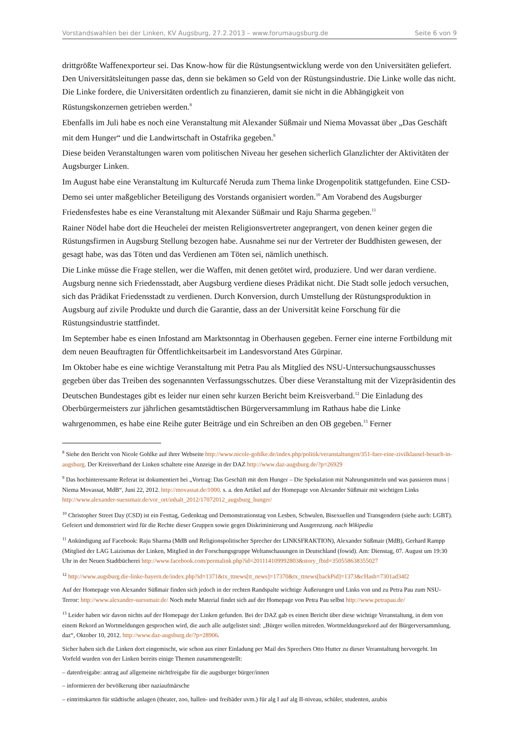Vorstandswahlen bei der Linken, KV Augsburg, 27.2.2013 – www.forumaugsburg.de Seite 6 von 9
drittgrößte Waffenexporteur sei. Das Know-how für die Rüstungsentwicklung werde von den Universitäten geliefert. Den Universitätsleitungen passe das, denn sie bekämen so Geld von der Rüstungsindustrie. Die Linke wolle das nicht. Die Linke fordere, die Universitäten ordentlich zu finanzieren, damit sie nicht in die Abhängigkeit von Rüstungskonzernen getrieben werden.<sup>8</sup>
Ebenfalls im Juli habe es noch eine Veranstaltung mit Alexander Süßmair und Niema Movassat über „Das Geschäft mit dem Hunger“ und die Landwirtschaft in Ostafrika gegeben.<sup>9</sup>
Diese beiden Veranstaltungen waren vom politischen Niveau her gesehen sicherlich Glanzlichter der Aktivitäten der Augsburger Linken.
Im August habe eine Veranstaltung im Kulturcafé Neruda zum Thema linke Drogenpolitik stattgefunden. Eine CSD-Demo sei unter maßgeblicher Beteiligung des Vorstands organisiert worden.<sup>10</sup> Am Vorabend des Augsburger Friedensfestes habe es eine Veranstaltung mit Alexander Süßmair und Raju Sharma gegeben.<sup>11</sup>
Rainer Nödel habe dort die Heuchelei der meisten Religionsvertreter angeprangert, von denen keiner gegen die Rüstungsfirmen in Augsburg Stellung bezogen habe. Ausnahme sei nur der Vertreter der Buddhisten gewesen, der gesagt habe, was das Töten und das Verdienen am Töten sei, nämlich unethisch.
Die Linke müsse die Frage stellen, wer die Waffen, mit denen getötet wird, produziere. Und wer daran verdiene. Augsburg nenne sich Friedensstadt, aber Augsburg verdiene dieses Prädikat nicht. Die Stadt solle jedoch versuchen, sich das Prädikat Friedensstadt zu verdienen. Durch Konversion, durch Umstellung der Rüstungsproduktion in Augsburg auf zivile Produkte und durch die Garantie, dass an der Universität keine Forschung für die Rüstungsindustrie stattfindet.
Im September habe es einen Infostand am Marktsonntag in Oberhausen gegeben. Ferner eine interne Fortbildung mit dem neuen Beauftragten für Öffentlichkeitsarbeit im Landesvorstand Ates Gürpinar.
Im Oktober habe es eine wichtige Veranstaltung mit Petra Pau als Mitglied des NSU-Untersuchungsausschusses gegeben über das Treiben des sogenannten Verfassungsschutzes. Über diese Veranstaltung mit der Vizepräsidentin des Deutschen Bundestages gibt es leider nur einen sehr kurzen Bericht beim Kreisverband.<sup>12</sup> Die Einladung des Oberbürgermeisters zur jährlichen gesamtstädtischen Bürgerversammlung im Rathaus habe die Linke wahrgenommen, es habe eine Reihe guter Beiträge und ein Schreiben an den OB gegeben.<sup>13</sup> Ferner
<sup>8</sup> Siehe den Bericht von Nicole Gohlke auf ihrer Webseite http://www.nicole-gohlke.de/index.php/politik/veranstaltungen/351-fuer-eine-zivilklausel-besuch-in-augsburg. Der Kreisverband der Linken schaltete eine Anzeige in der DAZ http://www.daz-augsburg.de/?p=26929
<sup>9</sup> Das hochinteressante Referat ist dokumentiert bei „Vortrag: Das Geschäft mit dem Hunger – Die Spekulation mit Nahrungsmitteln und was passieren muss | Niema Movassat, MdB“, Juni 22, 2012. http://movassat.de/1000. s. a. den Artikel auf der Homepage von Alexander Süßmair mit wichtigen Links http://www.alexander-suessmair.de/vor_ort/inhalt_2012/17072012_augsburg_hunger/
<sup>10</sup> Christopher Street Day (CSD) ist ein Festtag, Gedenktag und Demonstrationstag von Lesben, Schwulen, Bisexuellen und Transgendern (siehe auch: LGBT). Gefeiert und demonstriert wird für die Rechte dieser Gruppen sowie gegen Diskriminierung und Ausgrenzung. nach Wikipedia
<sup>11</sup> Ankündigung auf Facebook: Raju Sharma (MdB und Religionspolitischer Sprecher der LINKSFRAKTION), Alexander Süßmair (MdB), Gerhard Rampp (Mitglied der LAG Laizismus der Linken, Mitglied in der Forschungsgruppe Weltanschauungen in Deutschland (fowid). Am: Dienstag, 07. August um 19:30 Uhr in der Neuen Stadtbücherei http://www.facebook.com/permalink.php?id=201114109992803&story_fbid=350558638355027
<sup>12</sup> http://www.augsburg.die-linke-bayern.de/index.php?id=1371&tx_ttnews[tt_news]=17370&tx_ttnews[backPid]=1373&cHash=7301ad34f2
Auf der Homepage von Alexander Süßmair finden sich jedoch in der rechten Randspalte wichtige Äußerungen und Links von und zu Petra Pau zum NSU-Terror: http://www.alexander-suessmair.de/ Noch mehr Material findet sich auf der Homepage von Petra Pau selbst http://www.petrapau.de/
<sup>13</sup> Leider haben wir davon nichts auf der Homepage der Linken gefunden. Bei der DAZ gab es einen Bericht über diese wichtige Veranstaltung, in dem von einem Rekord an Wortmeldungen gesprochen wird, die auch alle aufgelistet sind: „Bürger wollen mitreden. Wortmeldungsrekord auf der Bürgerversammlung, daz“, Oktober 10, 2012. http://www.daz-augsburg.de/?p=28906.
Sicher haben sich die Linken dort eingemischt, wie schon aus einer Einladung per Mail des Sprechers Otto Hutter zu dieser Veranstaltung hervorgeht. Im Vorfeld wurden von der Linken bereits einige Themen zusammengestellt:
– datenfreigabe: antrag auf allgemeine nichtfreigabe für die augsburger bürger/innen
– informieren der bevölkerung über naziaufmärsche
– eintrittskarten für städtische anlagen (theater, zoo, hallen- und freibäder uvm.) für alg I auf alg II-niveau, schüler, studenten, azubis